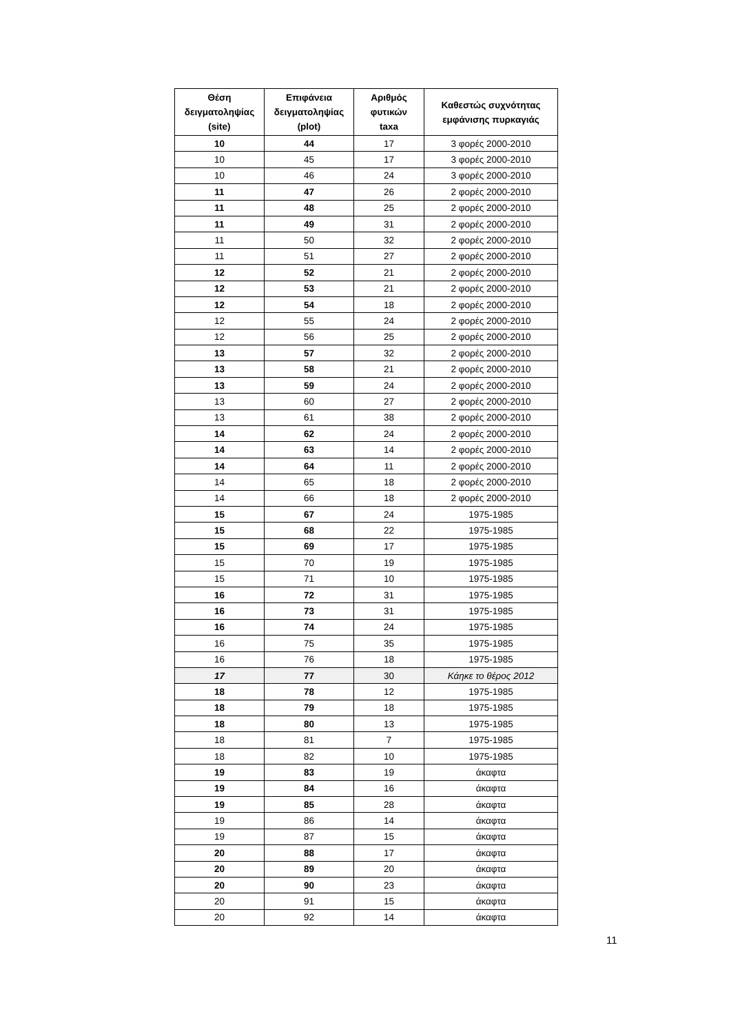| Θέση δειγματοληψίας (site) | Επιφάνεια δειγματοληψίας (plot) | Αριθμός φυτικών taxa | Καθεστώς συχνότητας εμφάνισης πυρκαγιάς |
| --- | --- | --- | --- |
| 10 | 44 | 17 | 3 φορές 2000-2010 |
| 10 | 45 | 17 | 3 φορές 2000-2010 |
| 10 | 46 | 24 | 3 φορές 2000-2010 |
| 11 | 47 | 26 | 2 φορές 2000-2010 |
| 11 | 48 | 25 | 2 φορές 2000-2010 |
| 11 | 49 | 31 | 2 φορές 2000-2010 |
| 11 | 50 | 32 | 2 φορές 2000-2010 |
| 11 | 51 | 27 | 2 φορές 2000-2010 |
| 12 | 52 | 21 | 2 φορές 2000-2010 |
| 12 | 53 | 21 | 2 φορές 2000-2010 |
| 12 | 54 | 18 | 2 φορές 2000-2010 |
| 12 | 55 | 24 | 2 φορές 2000-2010 |
| 12 | 56 | 25 | 2 φορές 2000-2010 |
| 13 | 57 | 32 | 2 φορές 2000-2010 |
| 13 | 58 | 21 | 2 φορές 2000-2010 |
| 13 | 59 | 24 | 2 φορές 2000-2010 |
| 13 | 60 | 27 | 2 φορές 2000-2010 |
| 13 | 61 | 38 | 2 φορές 2000-2010 |
| 14 | 62 | 24 | 2 φορές 2000-2010 |
| 14 | 63 | 14 | 2 φορές 2000-2010 |
| 14 | 64 | 11 | 2 φορές 2000-2010 |
| 14 | 65 | 18 | 2 φορές 2000-2010 |
| 14 | 66 | 18 | 2 φορές 2000-2010 |
| 15 | 67 | 24 | 1975-1985 |
| 15 | 68 | 22 | 1975-1985 |
| 15 | 69 | 17 | 1975-1985 |
| 15 | 70 | 19 | 1975-1985 |
| 15 | 71 | 10 | 1975-1985 |
| 16 | 72 | 31 | 1975-1985 |
| 16 | 73 | 31 | 1975-1985 |
| 16 | 74 | 24 | 1975-1985 |
| 16 | 75 | 35 | 1975-1985 |
| 16 | 76 | 18 | 1975-1985 |
| 17 | 77 | 30 | Κάηκε το θέρος 2012 |
| 18 | 78 | 12 | 1975-1985 |
| 18 | 79 | 18 | 1975-1985 |
| 18 | 80 | 13 | 1975-1985 |
| 18 | 81 | 7 | 1975-1985 |
| 18 | 82 | 10 | 1975-1985 |
| 19 | 83 | 19 | άκαφτα |
| 19 | 84 | 16 | άκαφτα |
| 19 | 85 | 28 | άκαφτα |
| 19 | 86 | 14 | άκαφτα |
| 19 | 87 | 15 | άκαφτα |
| 20 | 88 | 17 | άκαφτα |
| 20 | 89 | 20 | άκαφτα |
| 20 | 90 | 23 | άκαφτα |
| 20 | 91 | 15 | άκαφτα |
| 20 | 92 | 14 | άκαφτα |
11